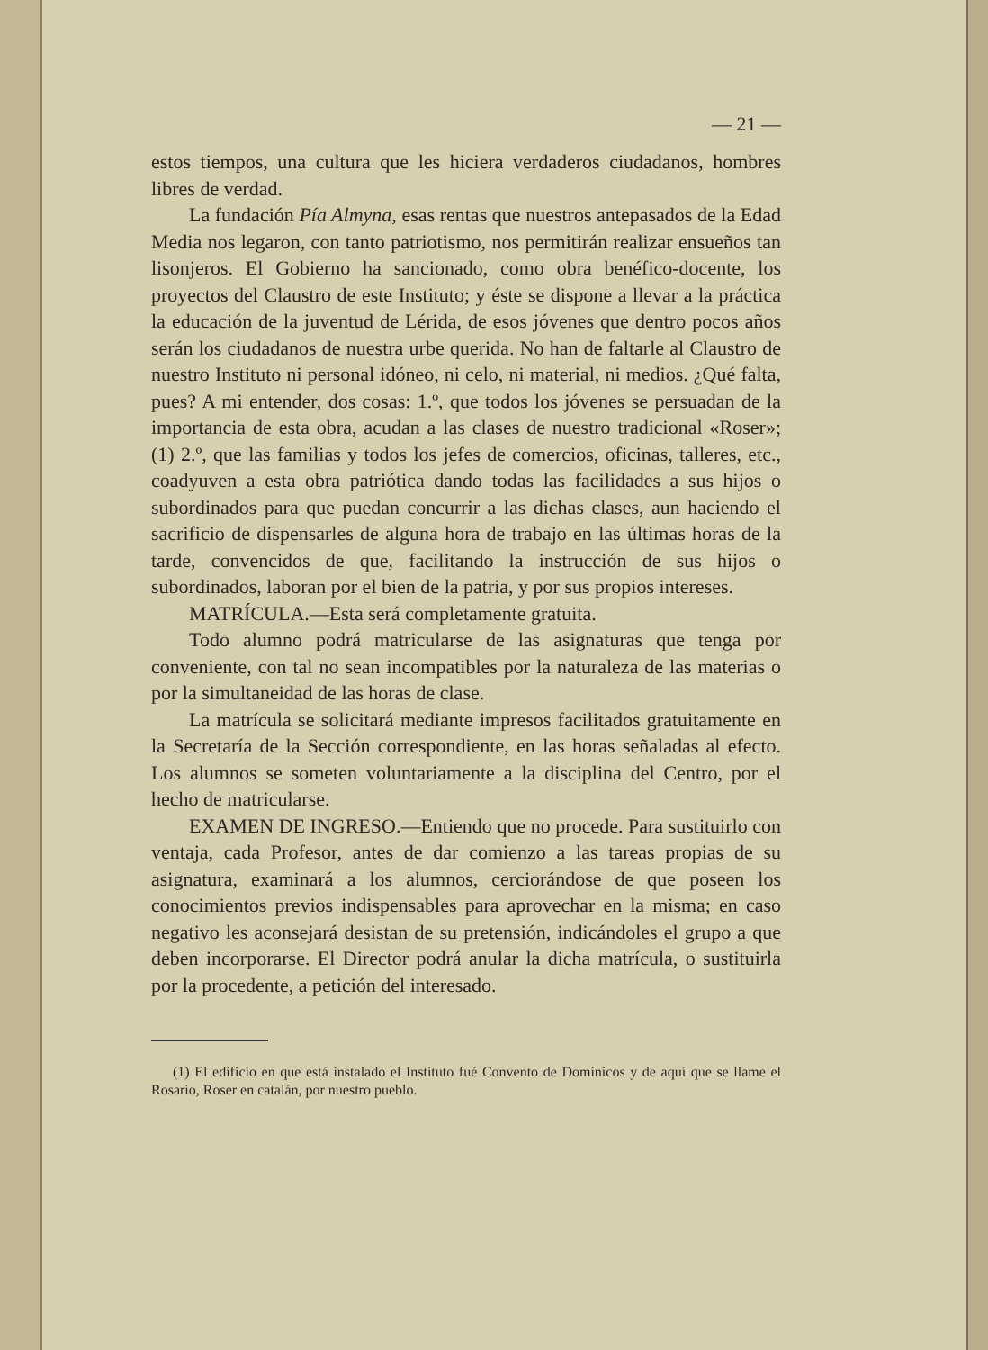— 21 —
estos tiempos, una cultura que les hiciera verdaderos ciudadanos, hombres libres de verdad.
La fundación Pía Almyna, esas rentas que nuestros antepasados de la Edad Media nos legaron, con tanto patriotismo, nos permitirán realizar ensueños tan lisonjeros. El Gobierno ha sancionado, como obra benéfico-docente, los proyectos del Claustro de este Instituto; y éste se dispone a llevar a la práctica la educación de la juventud de Lérida, de esos jóvenes que dentro pocos años serán los ciudadanos de nuestra urbe querida. No han de faltarle al Claustro de nuestro Instituto ni personal idóneo, ni celo, ni material, ni medios. ¿Qué falta, pues? A mi entender, dos cosas: 1.º, que todos los jóvenes se persuadan de la importancia de esta obra, acudan a las clases de nuestro tradicional «Roser»; (1) 2.º, que las familias y todos los jefes de comercios, oficinas, talleres, etc., coadyuven a esta obra patriótica dando todas las facilidades a sus hijos o subordinados para que puedan concurrir a las dichas clases, aun haciendo el sacrificio de dispensarles de alguna hora de trabajo en las últimas horas de la tarde, convencidos de que, facilitando la instrucción de sus hijos o subordinados, laboran por el bien de la patria, y por sus propios intereses.
MATRÍCULA.—Esta será completamente gratuita.
Todo alumno podrá matricularse de las asignaturas que tenga por conveniente, con tal no sean incompatibles por la naturaleza de las materias o por la simultaneidad de las horas de clase.
La matrícula se solicitará mediante impresos facilitados gratuitamente en la Secretaría de la Sección correspondiente, en las horas señaladas al efecto. Los alumnos se someten voluntariamente a la disciplina del Centro, por el hecho de matricularse.
EXAMEN DE INGRESO.—Entiendo que no procede. Para sustituirlo con ventaja, cada Profesor, antes de dar comienzo a las tareas propias de su asignatura, examinará a los alumnos, cerciorándose de que poseen los conocimientos previos indispensables para aprovechar en la misma; en caso negativo les aconsejará desistan de su pretensión, indicándoles el grupo a que deben incorporarse. El Director podrá anular la dicha matrícula, o sustituirla por la procedente, a petición del interesado.
(1) El edificio en que está instalado el Instituto fué Convento de Dominicos y de aquí que se llame el Rosario, Roser en catalán, por nuestro pueblo.